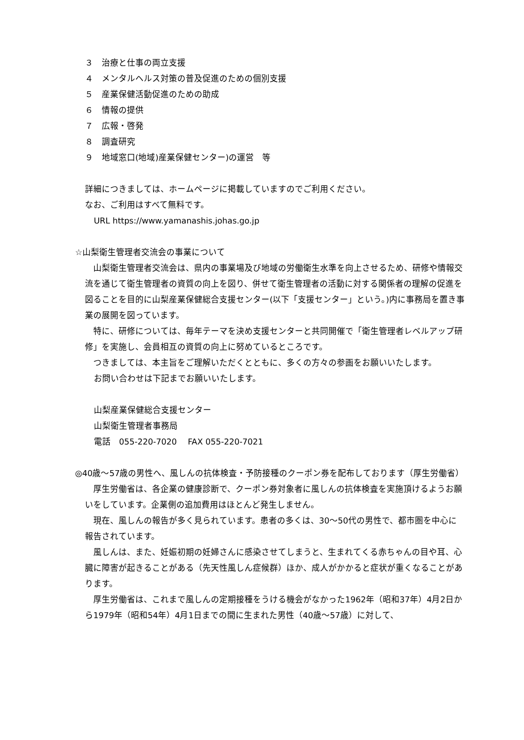３　治療と仕事の両立支援
４　メンタルヘルス対策の普及促進のための個別支援
５　産業保健活動促進のための助成
６　情報の提供
７　広報・啓発
８　調査研究
９　地域窓口(地域)産業保健センター)の運営　等
詳細につきましては、ホームページに掲載していますのでご利用ください。
なお、ご利用はすべて無料です。
URL https://www.yamanashis.johas.go.jp
☆山梨衛生管理者交流会の事業について
　山梨衛生管理者交流会は、県内の事業場及び地域の労働衛生水準を向上させるため、研修や情報交流を通じて衛生管理者の資質の向上を図り、併せて衛生管理者の活動に対する関係者の理解の促進を図ることを目的に山梨産業保健総合支援センター(以下「支援センター」という。)内に事務局を置き事業の展開を図っています。
　特に、研修については、毎年テーマを決め支援センターと共同開催で「衛生管理者レベルアップ研修」を実施し、会員相互の資質の向上に努めているところです。
　つきましては、本主旨をご理解いただくとともに、多くの方々の参画をお願いいたします。
お問い合わせは下記までお願いいたします。
山梨産業保健総合支援センター
山梨衛生管理者事務局
電話　055-220-7020　 FAX 055-220-7021
◎40歳～57歳の男性へ、風しんの抗体検査・予防接種のクーポン券を配布しております（厚生労働省）
　厚生労働省は、各企業の健康診断で、クーポン券対象者に風しんの抗体検査を実施頂けるようお願いをしています。企業側の追加費用はほとんど発生しません。
　現在、風しんの報告が多く見られています。患者の多くは、30～50代の男性で、都市圏を中心に報告されています。
　風しんは、また、妊娠初期の妊婦さんに感染させてしまうと、生まれてくる赤ちゃんの目や耳、心臓に障害が起きることがある（先天性風しん症候群）ほか、成人がかかると症状が重くなることがあります。
　厚生労働省は、これまで風しんの定期接種をうける機会がなかった1962年（昭和37年）4月2日から1979年（昭和54年）4月1日までの間に生まれた男性（40歳～57歳）に対して、